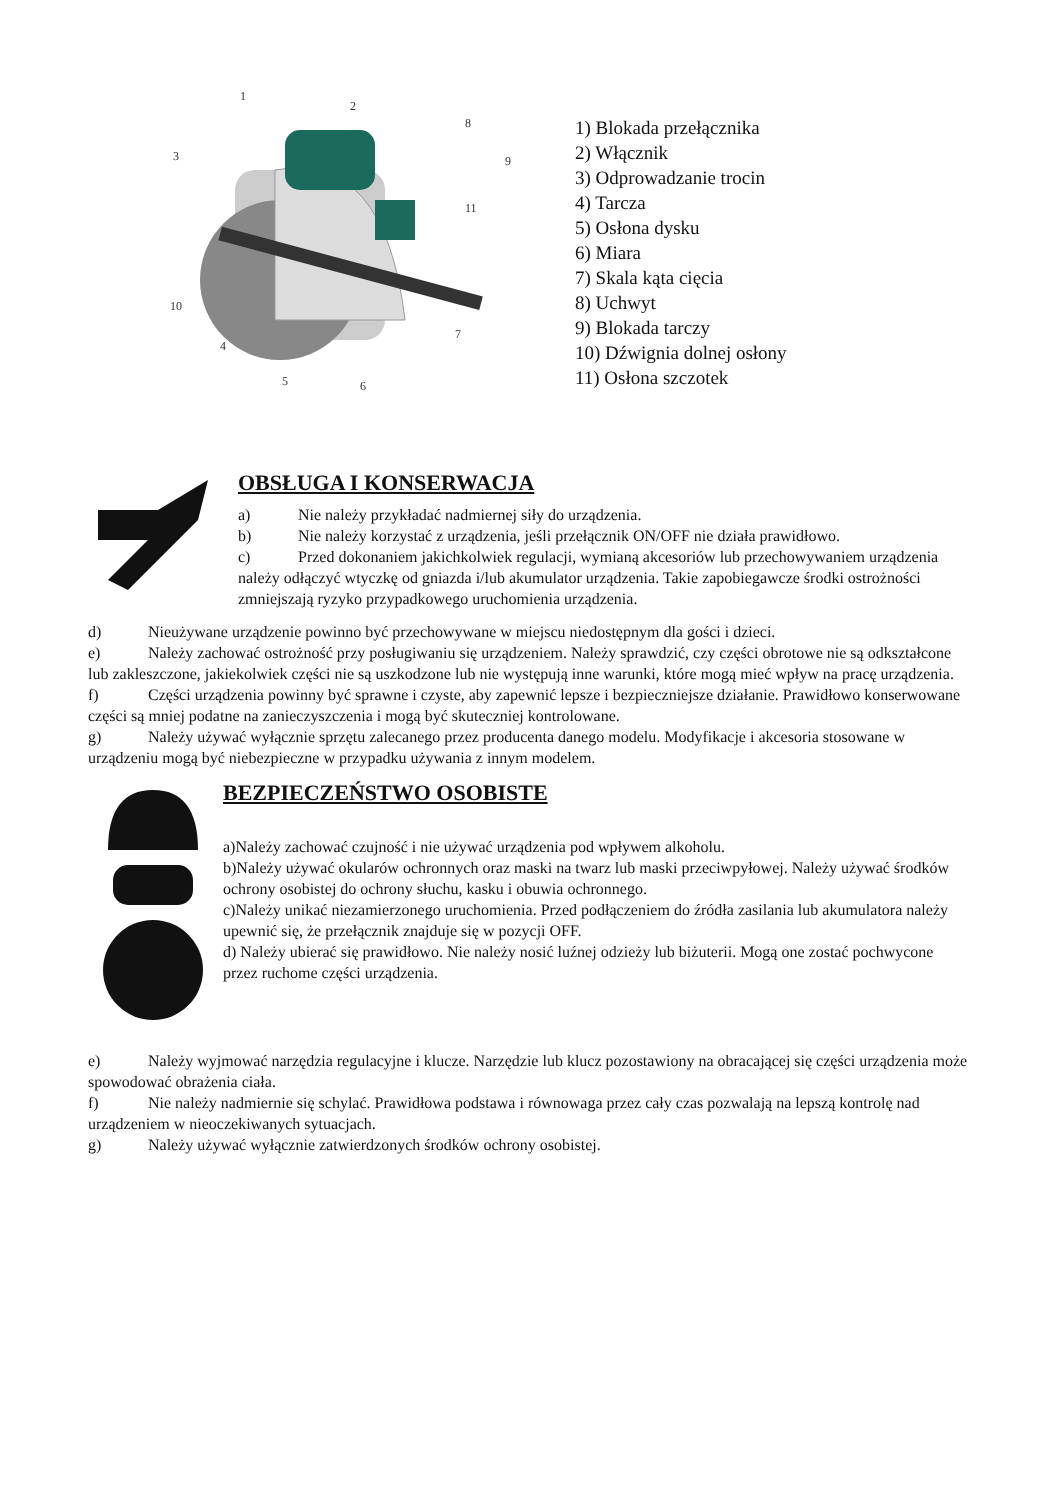1
2
3
4
5
6
7
8
9
10
11
1) Blokada przełącznika
2) Włącznik
3) Odprowadzanie trocin
4) Tarcza
5) Osłona dysku
6) Miara
7) Skala kąta cięcia
8) Uchwyt
9) Blokada tarczy
10) Dźwignia dolnej osłony
11) Osłona szczotek
OBSŁUGA I KONSERWACJA
a) Nie należy przykładać nadmiernej siły do urządzenia.
b) Nie należy korzystać z urządzenia, jeśli przełącznik ON/OFF nie działa prawidłowo.
c) Przed dokonaniem jakichkolwiek regulacji, wymianą akcesoriów lub przechowywaniem urządzenia należy odłączyć wtyczkę od gniazda i/lub akumulator urządzenia. Takie zapobiegawcze środki ostrożności zmniejszają ryzyko przypadkowego uruchomienia urządzenia.
d) Nieużywane urządzenie powinno być przechowywane w miejscu niedostępnym dla gości i dzieci.
e) Należy zachować ostrożność przy posługiwaniu się urządzeniem. Należy sprawdzić, czy części obrotowe nie są odkształcone lub zakleszczone, jakiekolwiek części nie są uszkodzone lub nie występują inne warunki, które mogą mieć wpływ na pracę urządzenia.
f) Części urządzenia powinny być sprawne i czyste, aby zapewnić lepsze i bezpieczniejsze działanie. Prawidłowo konserwowane części są mniej podatne na zanieczyszczenia i mogą być skuteczniej kontrolowane.
g) Należy używać wyłącznie sprzętu zalecanego przez producenta danego modelu. Modyfikacje i akcesoria stosowane w urządzeniu mogą być niebezpieczne w przypadku używania z innym modelem.
BEZPIECZEŃSTWO OSOBISTE
a)Należy zachować czujność i nie używać urządzenia pod wpływem alkoholu.
b)Należy używać okularów ochronnych oraz maski na twarz lub maski przeciwpyłowej. Należy używać środków ochrony osobistej do ochrony słuchu, kasku i obuwia ochronnego.
c)Należy unikać niezamierzonego uruchomienia. Przed podłączeniem do źródła zasilania lub akumulatora należy upewnić się, że przełącznik znajduje się w pozycji OFF.
d) Należy ubierać się prawidłowo. Nie należy nosić luźnej odzieży lub biżuterii. Mogą one zostać pochwycone przez ruchome części urządzenia.
e) Należy wyjmować narzędzia regulacyjne i klucze. Narzędzie lub klucz pozostawiony na obracającej się części urządzenia może spowodować obrażenia ciała.
f) Nie należy nadmiernie się schylać. Prawidłowa podstawa i równowaga przez cały czas pozwalają na lepszą kontrolę nad urządzeniem w nieoczekiwanych sytuacjach.
g) Należy używać wyłącznie zatwierdzonych środków ochrony osobistej.